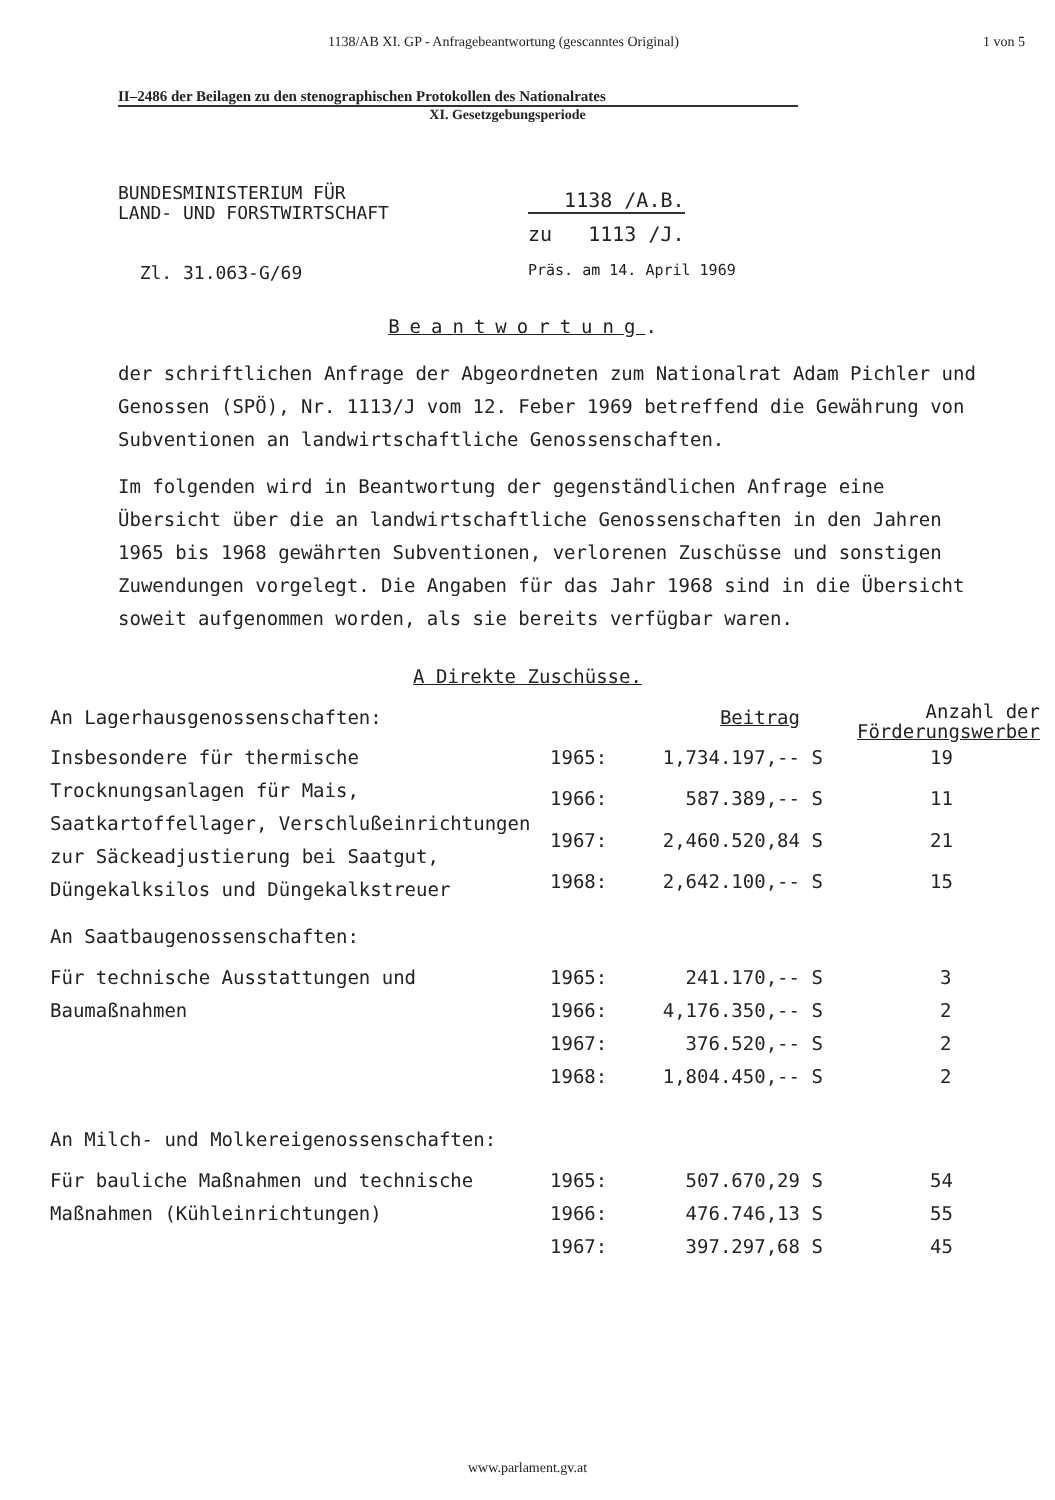1138/AB XI. GP - Anfragebeantwortung (gescanntes Original) 1 von 5
II–2486 der Beilagen zu den stenographischen Protokollen des Nationalrates
XI. Gesetzgebungsperiode
BUNDESMINISTERIUM FÜR
LAND- UND FORSTWIRTSCHAFT
Zl. 31.063-G/69
1138 /A.B.
zu 1113 /J.
Präs. am 14. April 1969
Beantwortung.
der schriftlichen Anfrage der Abgeordneten zum Nationalrat Adam Pichler und Genossen (SPÖ), Nr. 1113/J vom 12. Feber 1969 betreffend die Gewährung von Subventionen an landwirtschaftliche Genossenschaften.
Im folgenden wird in Beantwortung der gegenständlichen Anfrage eine Übersicht über die an landwirtschaftliche Genossenschaften in den Jahren 1965 bis 1968 gewährten Subventionen, verlorenen Zuschüsse und sonstigen Zuwendungen vorgelegt. Die Angaben für das Jahr 1968 sind in die Übersicht soweit aufgenommen worden, als sie bereits verfügbar waren.
A Direkte Zuschüsse.
| An Lagerhausgenossenschaften: | | Beitrag | | Anzahl der Förderungswerber |
| --- | --- | --- | --- | --- |
| Insbesondere für thermische Trocknungsanlagen für Mais, Saatkartoffellager, Verschlußeinrichtungen zur Säckeadjustierung bei Saatgut, Düngekalksilos und Düngekalkstreuer | 1965: | 1,734.197,-- | S | 19 |
| | 1966: | 587.389,-- | S | 11 |
| | 1967: | 2,460.520,84 | S | 21 |
| | 1968: | 2,642.100,-- | S | 15 |
| An Saatbaugenossenschaften: | | | | |
| Für technische Ausstattungen und Baumaßnahmen | 1965: | 241.170,-- | S | 3 |
| | 1966: | 4,176.350,-- | S | 2 |
| | 1967: | 376.520,-- | S | 2 |
| | 1968: | 1,804.450,-- | S | 2 |
| An Milch- und Molkereigenossenschaften: | | | | |
| Für bauliche Maßnahmen und technische Maßnahmen (Kühleinrichtungen) | 1965: | 507.670,29 | S | 54 |
| | 1966: | 476.746,13 | S | 55 |
| | 1967: | 397.297,68 | S | 45 |
www.parlament.gv.at